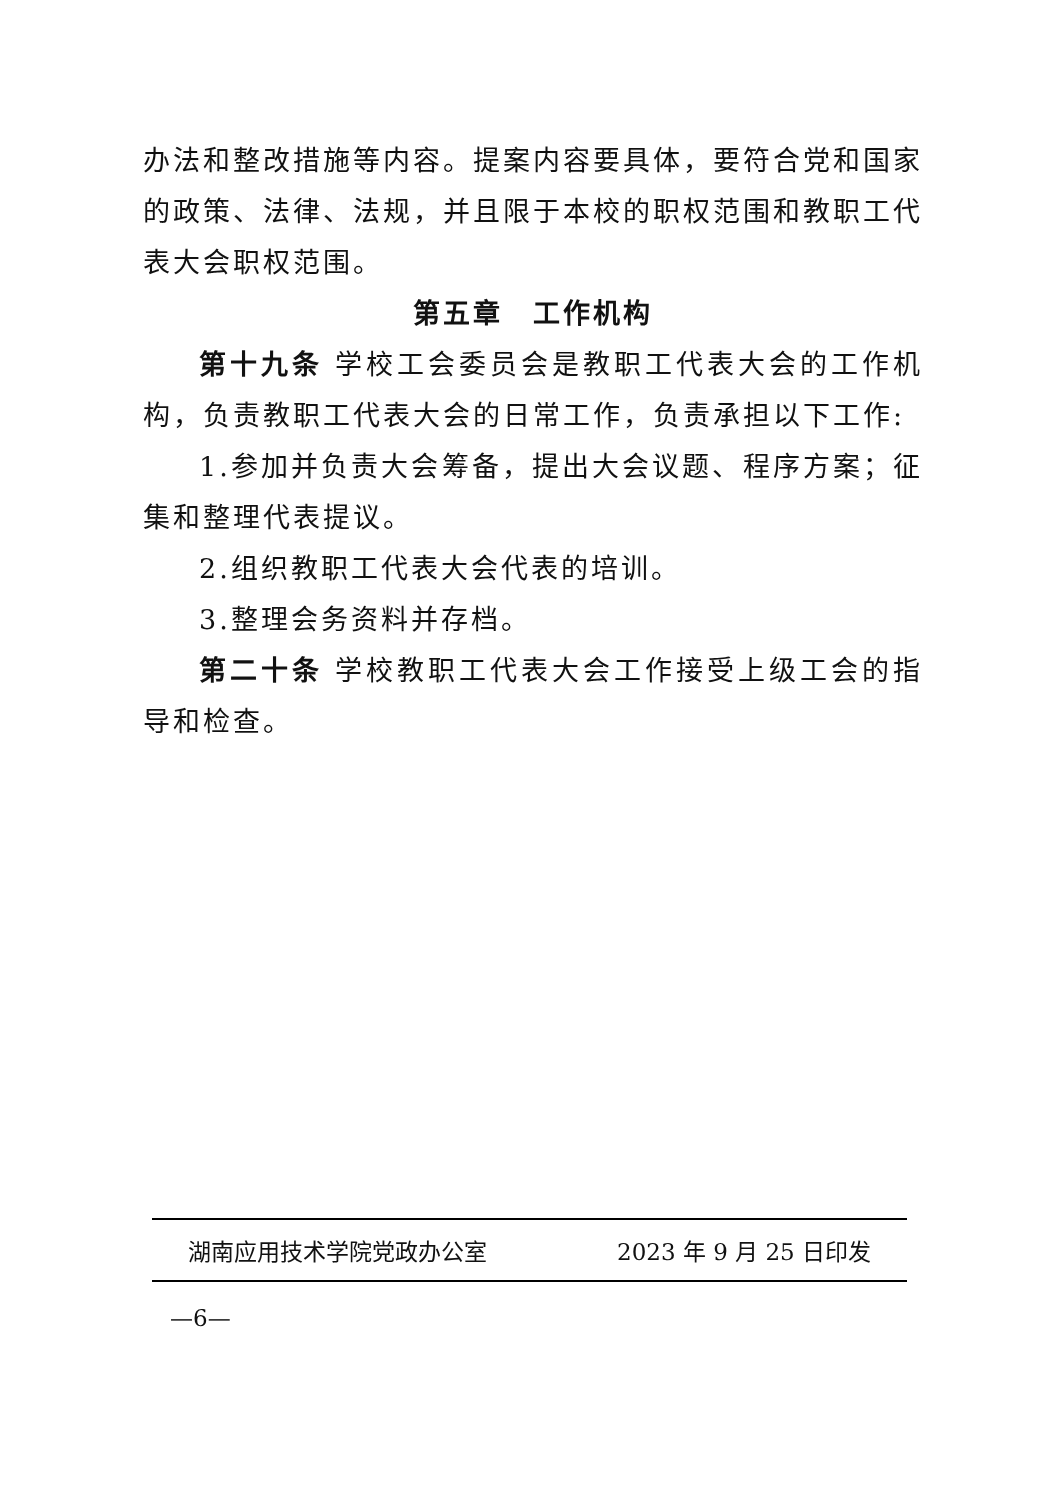办法和整改措施等内容。提案内容要具体，要符合党和国家的政策、法律、法规，并且限于本校的职权范围和教职工代表大会职权范围。
第五章　工作机构
第十九条 学校工会委员会是教职工代表大会的工作机构，负责教职工代表大会的日常工作，负责承担以下工作:
1.参加并负责大会筹备，提出大会议题、程序方案；征集和整理代表提议。
2.组织教职工代表大会代表的培训。
3.整理会务资料并存档。
第二十条 学校教职工代表大会工作接受上级工会的指导和检查。
湖南应用技术学院党政办公室 2023 年 9 月 25 日印发
—6—